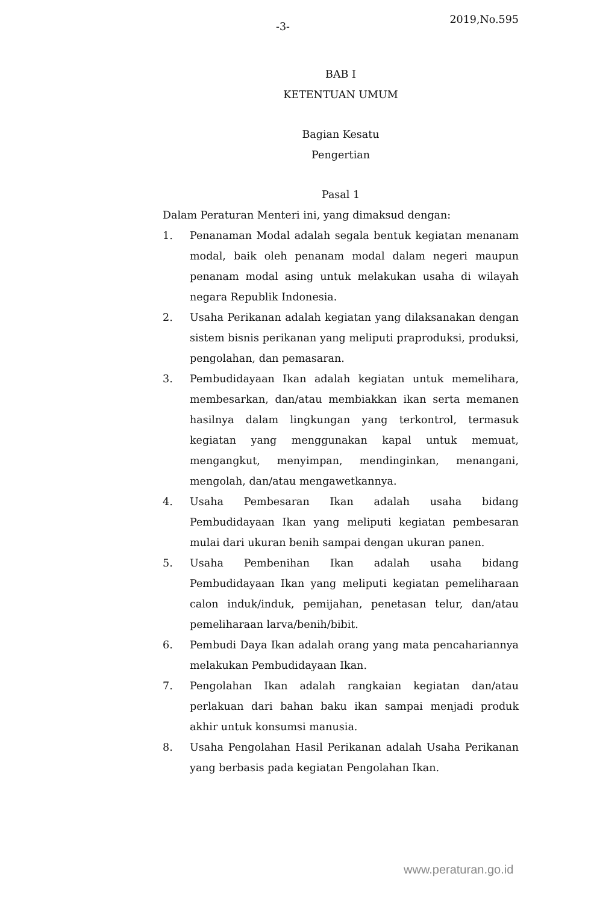-3-
2019,No.595
BAB I
KETENTUAN UMUM
Bagian Kesatu
Pengertian
Pasal 1
Dalam Peraturan Menteri ini, yang dimaksud dengan:
1. Penanaman Modal adalah segala bentuk kegiatan menanam modal, baik oleh penanam modal dalam negeri maupun penanam modal asing untuk melakukan usaha di wilayah negara Republik Indonesia.
2. Usaha Perikanan adalah kegiatan yang dilaksanakan dengan sistem bisnis perikanan yang meliputi praproduksi, produksi, pengolahan, dan pemasaran.
3. Pembudidayaan Ikan adalah kegiatan untuk memelihara, membesarkan, dan/atau membiakkan ikan serta memanen hasilnya dalam lingkungan yang terkontrol, termasuk kegiatan yang menggunakan kapal untuk memuat, mengangkut, menyimpan, mendinginkan, menangani, mengolah, dan/atau mengawetkannya.
4. Usaha Pembesaran Ikan adalah usaha bidang Pembudidayaan Ikan yang meliputi kegiatan pembesaran mulai dari ukuran benih sampai dengan ukuran panen.
5. Usaha Pembenihan Ikan adalah usaha bidang Pembudidayaan Ikan yang meliputi kegiatan pemeliharaan calon induk/induk, pemijahan, penetasan telur, dan/atau pemeliharaan larva/benih/bibit.
6. Pembudi Daya Ikan adalah orang yang mata pencahariannya melakukan Pembudidayaan Ikan.
7. Pengolahan Ikan adalah rangkaian kegiatan dan/atau perlakuan dari bahan baku ikan sampai menjadi produk akhir untuk konsumsi manusia.
8. Usaha Pengolahan Hasil Perikanan adalah Usaha Perikanan yang berbasis pada kegiatan Pengolahan Ikan.
www.peraturan.go.id